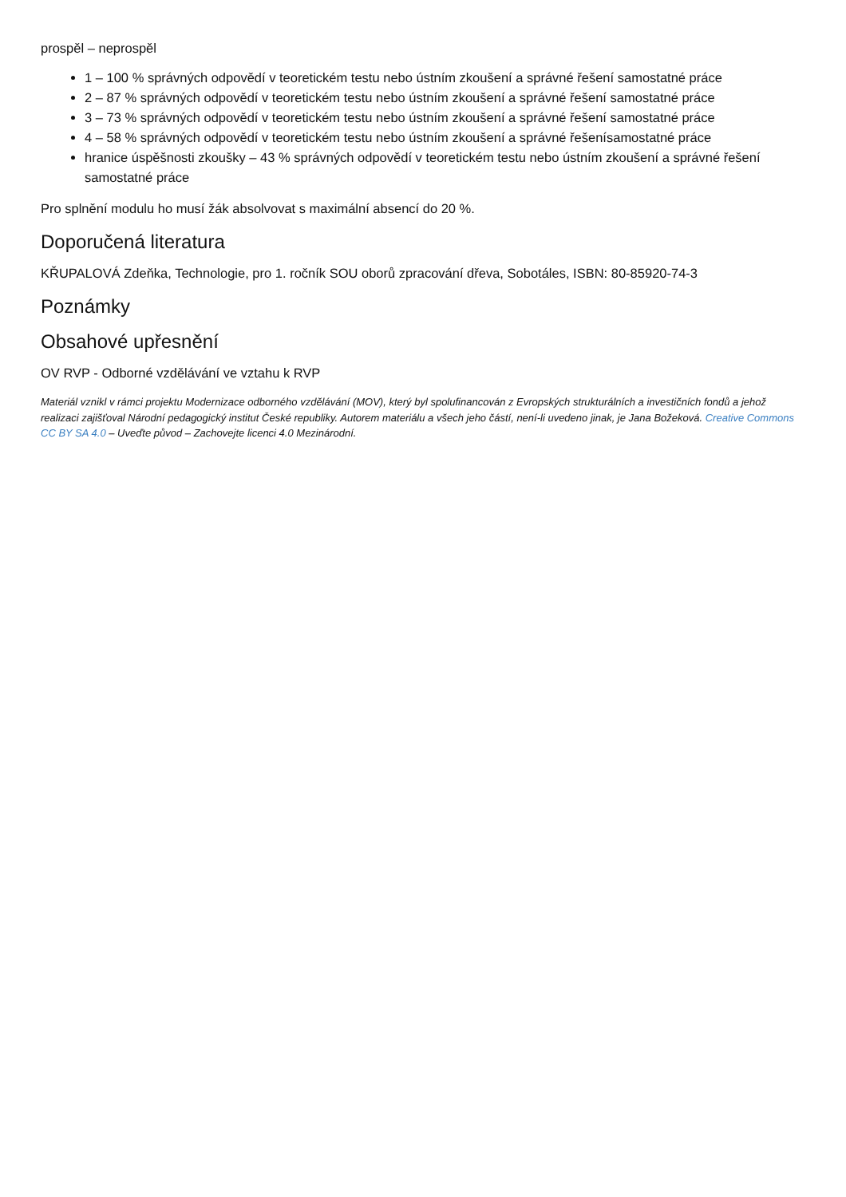prospěl – neprospěl
1 – 100 % správných odpovědí v teoretickém testu nebo ústním zkoušení a správné řešení samostatné práce
2 – 87 % správných odpovědí v teoretickém testu nebo ústním zkoušení a správné řešení samostatné práce
3 – 73 % správných odpovědí v teoretickém testu nebo ústním zkoušení a správné řešení samostatné práce
4 – 58 % správných odpovědí v teoretickém testu nebo ústním zkoušení a správné řešenísamostatné práce
hranice úspěšnosti zkoušky – 43 % správných odpovědí v teoretickém testu nebo ústním zkoušení a správné řešení samostatné práce
Pro splnění modulu ho musí žák absolvovat s maximální absencí do 20 %.
Doporučená literatura
KŘUPALOVÁ Zdeňka, Technologie, pro 1. ročník SOU oborů zpracování dřeva, Sobotáles, ISBN: 80-85920-74-3
Poznámky
Obsahové upřesnění
OV RVP - Odborné vzdělávání ve vztahu k RVP
Materiál vznikl v rámci projektu Modernizace odborného vzdělávání (MOV), který byl spolufinancován z Evropských strukturálních a investičních fondů a jehož realizaci zajišťoval Národní pedagogický institut České republiky. Autorem materiálu a všech jeho částí, není-li uvedeno jinak, je Jana Božeková. Creative Commons CC BY SA 4.0 – Uveďte původ – Zachovejte licenci 4.0 Mezinárodní.